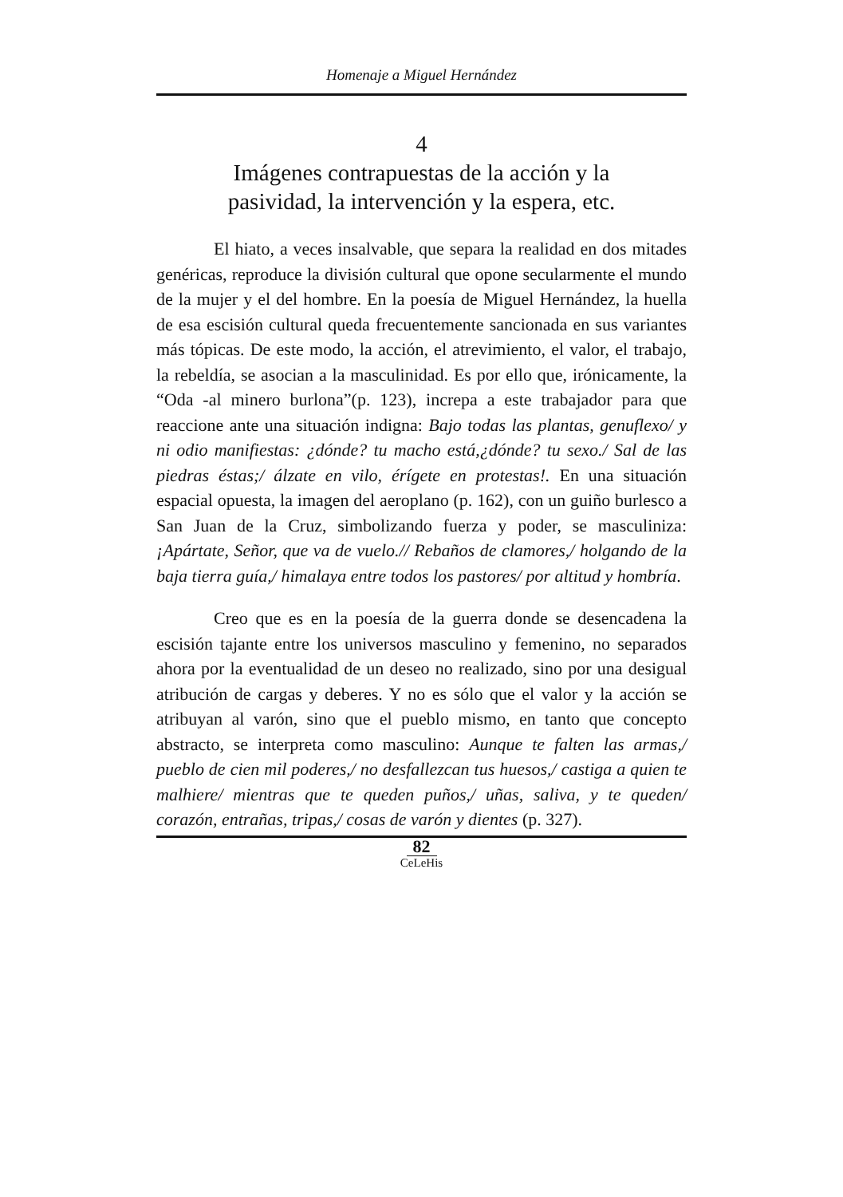Homenaje a Miguel Hernández
4
Imágenes contrapuestas de la acción y la
pasividad, la intervención y la espera, etc.
El hiato, a veces insalvable, que separa la realidad en dos mitades genéricas, reproduce la división cultural que opone secularmente el mundo de la mujer y el del hombre. En la poesía de Miguel Hernández, la huella de esa escisión cultural queda frecuentemente sancionada en sus variantes más tópicas. De este modo, la acción, el atrevimiento, el valor, el trabajo, la rebeldía, se asocian a la masculinidad. Es por ello que, irónicamente, la “Oda -al minero burlona”(p. 123), increpa a este trabajador para que reaccione ante una situación indigna: Bajo todas las plantas, genuflexo/ y ni odio manifiestas: ¿dónde? tu macho está,¿dónde? tu sexo./ Sal de las piedras éstas;/ álzate en vilo, érígete en protestas!. En una situación espacial opuesta, la imagen del aeroplano (p. 162), con un guiño burlesco a San Juan de la Cruz, simbolizando fuerza y poder, se masculiniza: ¡Apártate, Señor, que va de vuelo.// Rebaños de clamores,/ holgando de la baja tierra guía,/ himalaya entre todos los pastores/ por altitud y hombría.
Creo que es en la poesía de la guerra donde se desencadena la escisión tajante entre los universos masculino y femenino, no separados ahora por la eventualidad de un deseo no realizado, sino por una desigual atribución de cargas y deberes. Y no es sólo que el valor y la acción se atribuyan al varón, sino que el pueblo mismo, en tanto que concepto abstracto, se interpreta como masculino: Aunque te falten las armas,/ pueblo de cien mil poderes,/ no desfallezcan tus huesos,/ castiga a quien te malhiere/ mientras que te queden puños,/ uñas, saliva, y te queden/ corazón, entrañas, tripas,/ cosas de varón y dientes (p. 327).
82
CeLeHis